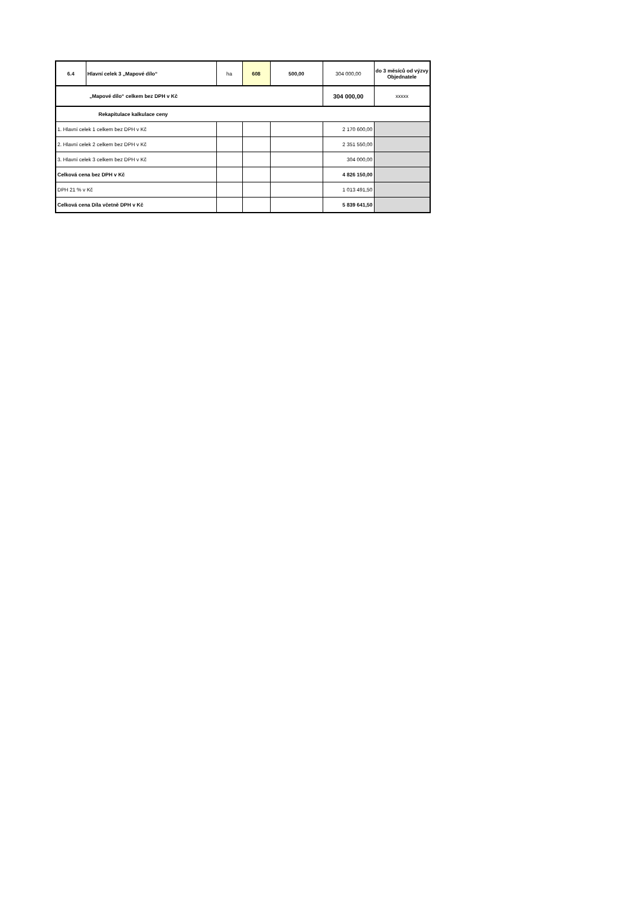| 6.4 | Hlavní celek 3 „Mapové dílo“ | ha | 608 | 500,00 | 304 000,00 | do 3 měsíců od výzvy Objednatele |
| „Mapové dílo“ celkem bez DPH v Kč | | | | | 304 000,00 | xxxxx |
| Rekapitulace kalkulace ceny | | | | | | |
| 1. Hlavní celek 1 celkem bez DPH v Kč | | | | | 2 170 600,00 | |
| 2. Hlavní celek 2 celkem bez DPH v Kč | | | | | 2 351 550,00 | |
| 3. Hlavní celek 3 celkem bez DPH v Kč | | | | | 304 000,00 | |
| Celková cena bez DPH v Kč | | | | | 4 826 150,00 | |
| DPH 21 % v Kč | | | | | 1 013 491,50 | |
| Celková cena Díla včetně DPH v Kč | | | | | 5 839 641,50 | |